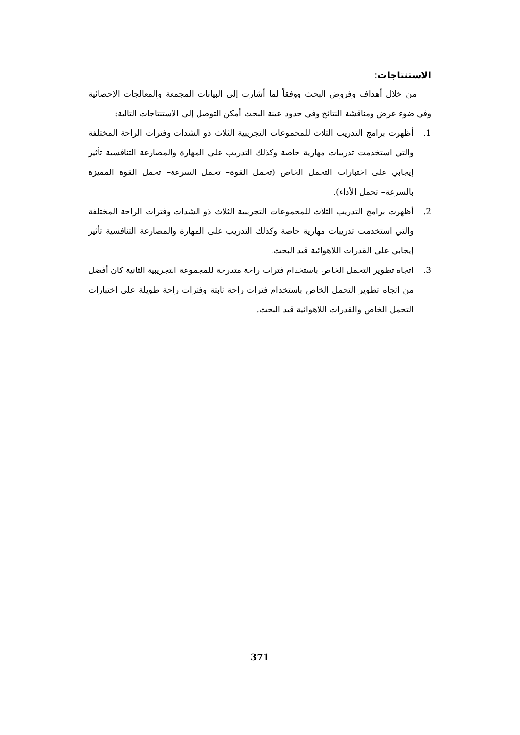الاستنتاجات:
من خلال أهداف وفروض البحث ووفقاً لما أشارت إلى البيانات المجمعة والمعالجات الإحصائية وفي ضوء عرض ومناقشة النتائج وفي حدود عينة البحث أمكن التوصل إلى الاستنتاجات التالية:
1. أظهرت برامج التدريب الثلاث للمجموعات التجريبية الثلاث ذو الشدات وفترات الراحة المختلفة والتي استخدمت تدريبات مهارية خاصة وكذلك التدريب على المهارة والمصارعة التنافسية تأثير إيجابي على اختبارات التحمل الخاص (تحمل القوة– تحمل السرعة– تحمل القوة المميزة بالسرعة– تحمل الأداء).
2. أظهرت برامج التدريب الثلاث للمجموعات التجريبية الثلاث ذو الشدات وفترات الراحة المختلفة والتي استخدمت تدريبات مهارية خاصة وكذلك التدريب على المهارة والمصارعة التنافسية تأثير إيجابي على القدرات اللاهوائية قيد البحث.
3. اتجاه تطوير التحمل الخاص باستخدام فترات راحة متدرجة للمجموعة التجريبية الثانية كان أفضل من اتجاه تطوير التحمل الخاص باستخدام فترات راحة ثابتة وفترات راحة طويلة على اختبارات التحمل الخاص والقدرات اللاهوائية قيد البحث.
371